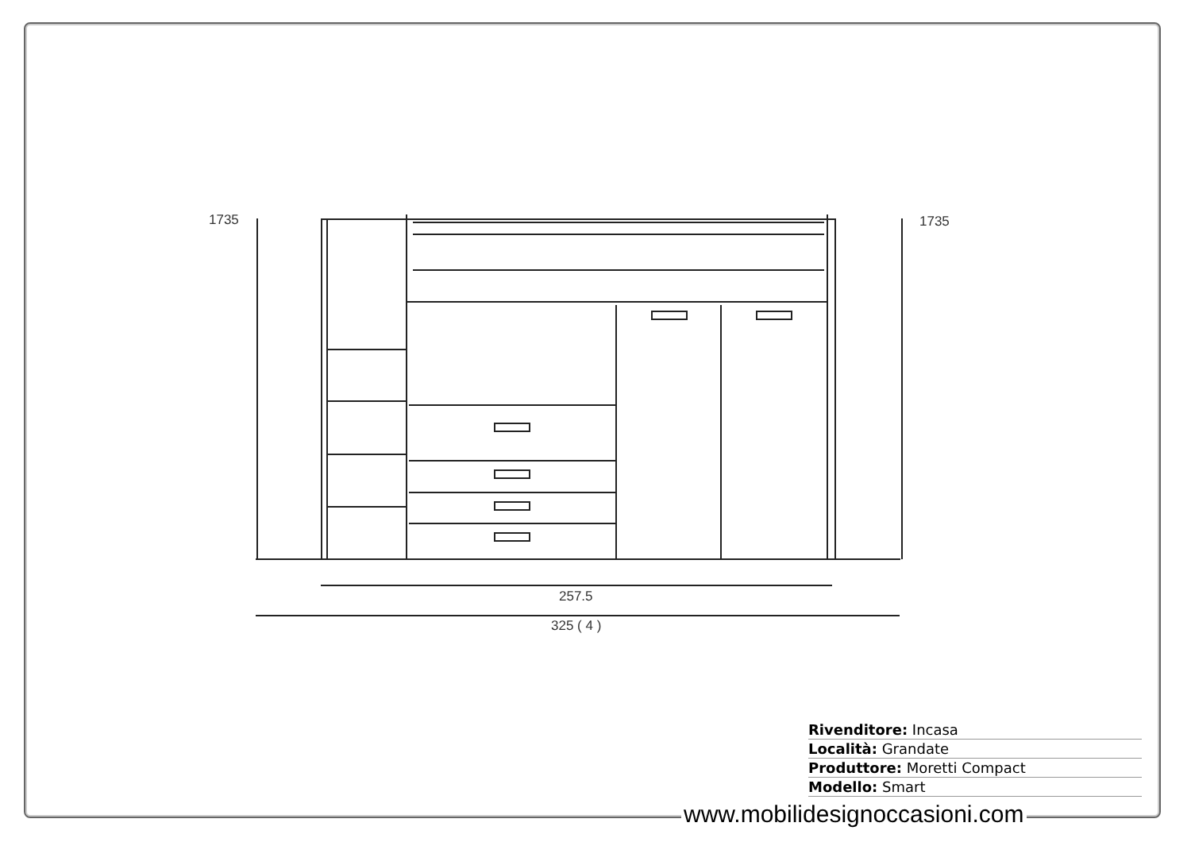1735 1735
257.5
325 ( 4 )
Rivenditore: Incasa
Località: Grandate
Produttore: Moretti Compact
Modello: Smart
www.mobilidesignoccasioni.com